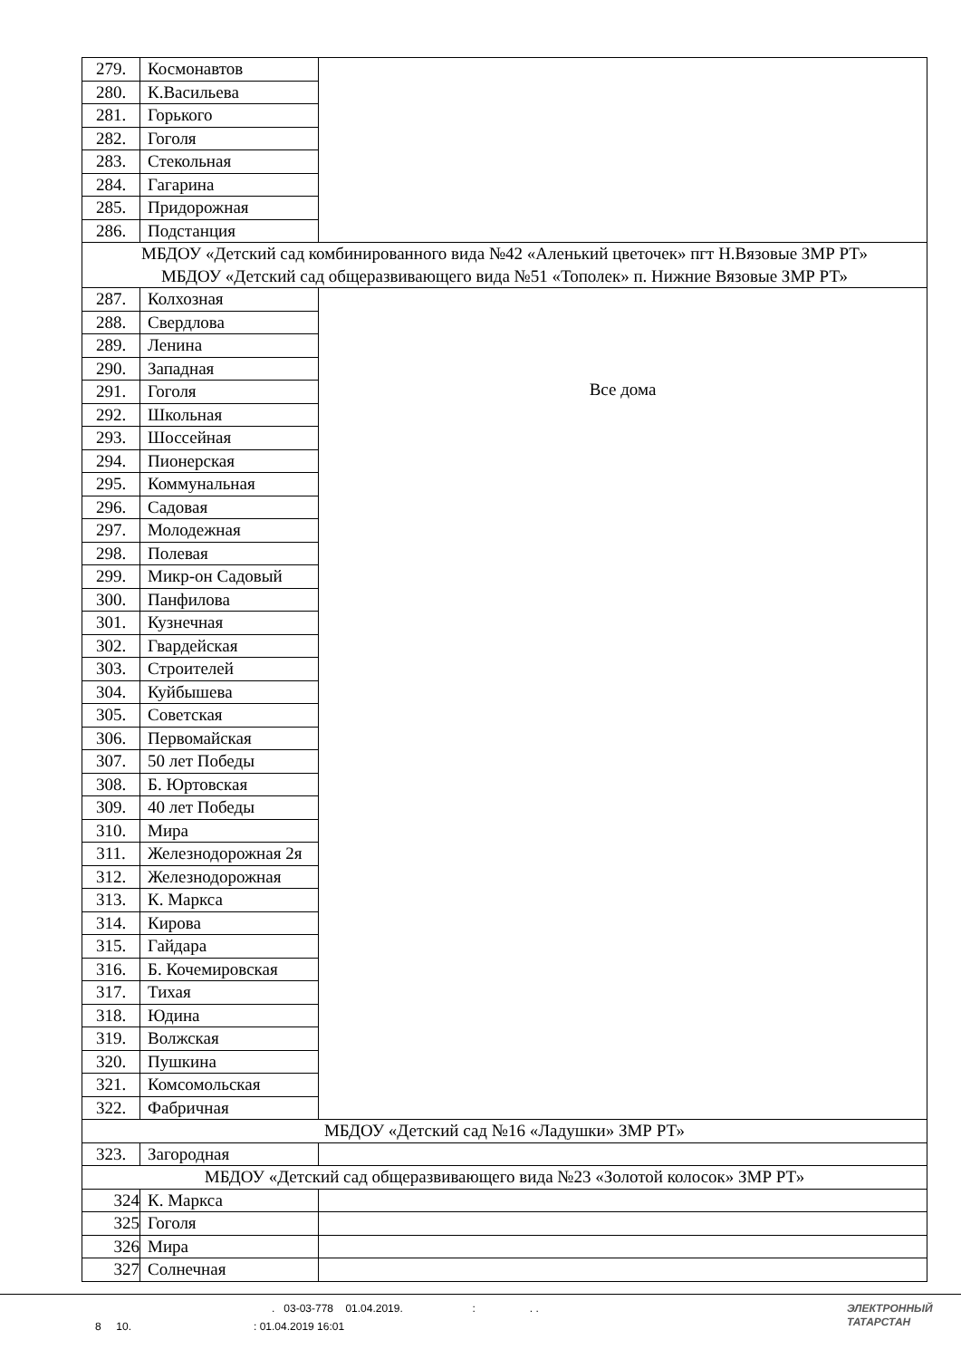| 279. | Космонавтов | |
| 280. | К.Васильева | |
| 281. | Горького | |
| 282. | Гоголя | |
| 283. | Стекольная | |
| 284. | Гагарина | |
| 285. | Придорожная | |
| 286. | Подстанция | |
| МБДОУ «Детский сад комбинированного вида №42 «Аленький цветочек» пгт Н.Вязовые ЗМР РТ» МБДОУ «Детский сад общеразвивающего вида №51 «Тополек» п. Нижние Вязовые ЗМР РТ» | | |
| 287. | Колхозная | Все дома |
| 288. | Свердлова | |
| 289. | Ленина | |
| 290. | Западная | |
| 291. | Гоголя | |
| 292. | Школьная | |
| 293. | Шоссейная | |
| 294. | Пионерская | |
| 295. | Коммунальная | |
| 296. | Садовая | |
| 297. | Молодежная | |
| 298. | Полевая | |
| 299. | Микр-он Садовый | |
| 300. | Панфилова | |
| 301. | Кузнечная | |
| 302. | Гвардейская | |
| 303. | Строителей | |
| 304. | Куйбышева | |
| 305. | Советская | |
| 306. | Первомайская | |
| 307. | 50 лет Победы | |
| 308. | Б. Юртовская | |
| 309. | 40 лет Победы | |
| 310. | Мира | |
| 311. | Железнодорожная 2я | |
| 312. | Железнодорожная | |
| 313. | К. Маркса | |
| 314. | Кирова | |
| 315. | Гайдара | |
| 316. | Б. Кочемировская | |
| 317. | Тихая | |
| 318. | Юдина | |
| 319. | Волжская | |
| 320. | Пушкина | |
| 321. | Комсомольская | |
| 322. | Фабричная | |
| МБДОУ «Детский сад №16 «Ладушки» ЗМР РТ» | | |
| 323. | Загородная | |
| МБДОУ «Детский сад общеразвивающего вида №23 «Золотой колосок» ЗМР РТ» | | |
| 324 | К. Маркса | |
| 325 | Гоголя | |
| 326 | Мира | |
| 327 | Солнечная | |
. 03-03-778 01.04.2019. : . .
8 10. : 01.04.2019 16:01
ЭЛЕКТРОННЫЙ
ТАТАРСТАН